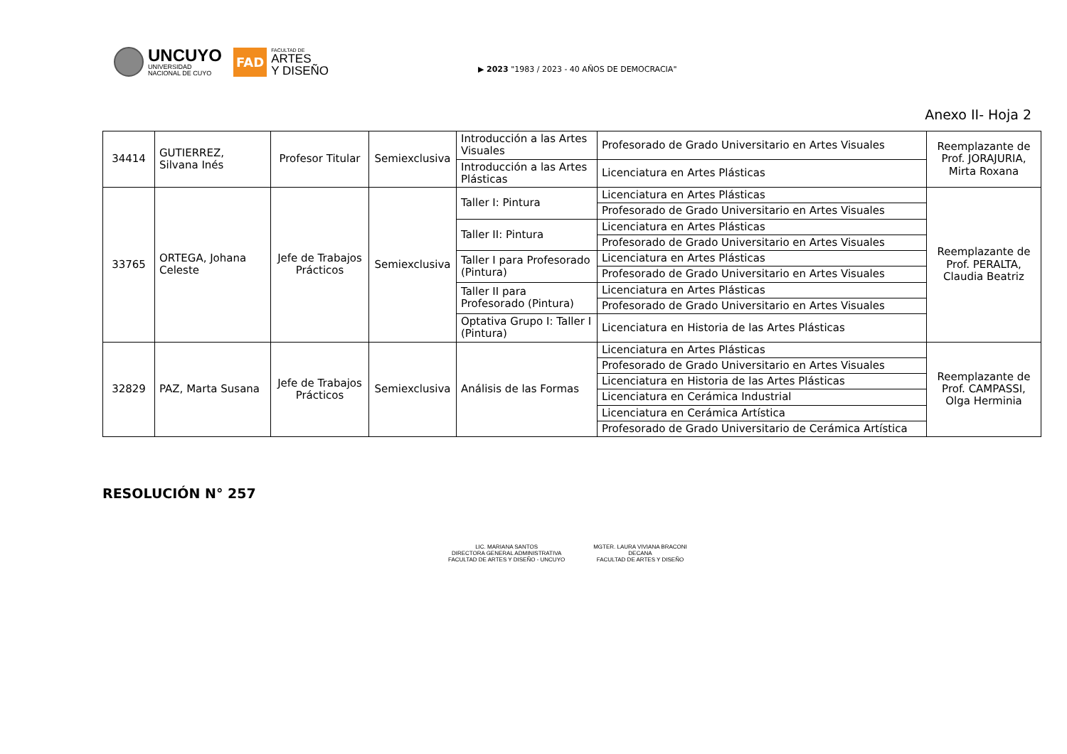UNCUYO
UNIVERSIDAD
NACIONAL DE CUYO
FAD
FACULTAD DE
ARTES
Y DISEÑO
▶ 2023 "1983 / 2023 - 40 AÑOS DE DEMOCRACIA"
Anexo II- Hoja 2
| 34414 | GUTIERREZ, Silvana Inés | Profesor Titular | Semiexclusiva | Introducción a las Artes Visuales | Profesorado de Grado Universitario en Artes Visuales | Reemplazante de Prof. JORAJURIA, Mirta Roxana |
| | | | | Introducción a las Artes Plásticas | Licenciatura en Artes Plásticas | |
| 33765 | ORTEGA, Johana Celeste | Jefe de Trabajos Prácticos | Semiexclusiva | Taller I: Pintura | Licenciatura en Artes Plásticas | Reemplazante de Prof. PERALTA, Claudia Beatriz |
| | | | | | Profesorado de Grado Universitario en Artes Visuales | |
| | | | | Taller II: Pintura | Licenciatura en Artes Plásticas | |
| | | | | | Profesorado de Grado Universitario en Artes Visuales | |
| | | | | Taller I para Profesorado (Pintura) | Licenciatura en Artes Plásticas | |
| | | | | | Profesorado de Grado Universitario en Artes Visuales | |
| | | | | Taller II para Profesorado (Pintura) | Licenciatura en Artes Plásticas | |
| | | | | | Profesorado de Grado Universitario en Artes Visuales | |
| | | | | Optativa Grupo I: Taller I (Pintura) | Licenciatura en Historia de las Artes Plásticas | |
| 32829 | PAZ, Marta Susana | Jefe de Trabajos Prácticos | Semiexclusiva | Análisis de las Formas | Licenciatura en Artes Plásticas | Reemplazante de Prof. CAMPASSI, Olga Herminia |
| | | | | | Profesorado de Grado Universitario en Artes Visuales | |
| | | | | | Licenciatura en Historia de las Artes Plásticas | |
| | | | | | Licenciatura en Cerámica Industrial | |
| | | | | | Licenciatura en Cerámica Artística | |
| | | | | | Profesorado de Grado Universitario de Cerámica Artística | |
RESOLUCIÓN N° 257
LIC. MARIANA SANTOS
DIRECTORA GENERAL ADMINISTRATIVA
FACULTAD DE ARTES Y DISEÑO - UNCUYO
MGTER. LAURA VIVIANA BRACONI
DECANA
FACULTAD DE ARTES Y DISEÑO